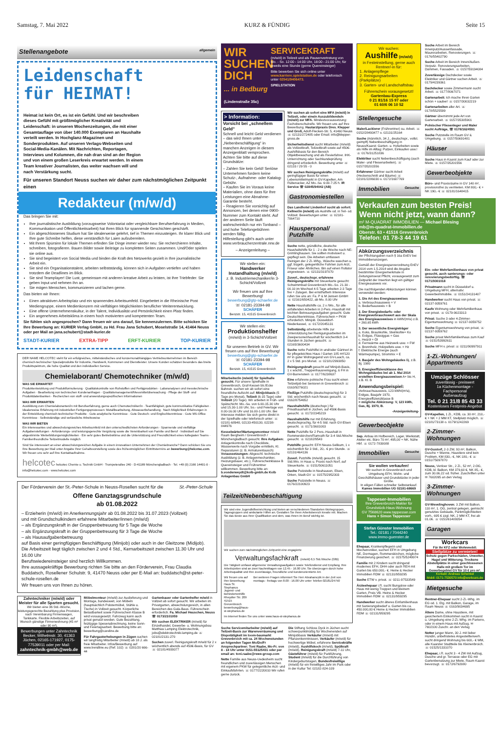Samstag, 7. Mai 2022 KURZ & FÜNDIG Seite 15
Stellenangebote allgemein
Leidenschaft
für HEIMAT!
Heimat ist kein Ort, es ist ein Gefühl. Und wir beschreiben dieses Gefühl mit größtmöglicher Kreativität und Leidenschaft: in unseren Wochenzeitungen, die mit einer Gesamtauflage von über 140.000 Exemplaren an Haushalte verteilt werden. In Hochglanz-Magazinen und Sonderprodukten. Auf unseren Verlags-Webseiten und Social-Media-Kanälen. Mit Nachrichten, Reportagen, Interviews und Kolumnen, die nah dran sind an der Region und von einem großen Leserkreis erwartet werden. In einem Team kreativer Journalisten, das weiter wachsen will und nach Verstärkung sucht.
Für unseren Standort Neuss suchen wir daher zum nächstmöglichen Zeitpunkt einen
Redakteur (m/w/d)
Das bringen Sie mit:
Ihre journalistische Ausbildung (vorzugsweise Volontariat oder vergleichbare Berufserfahrung in Medien, Kommunikation und Öffentlichkeitsarbeit) hat Ihren Blick für spannende Geschichten geschärft.
Ein abgeschlossenes Studium hat Sie idealerweise gelehrt, tief in Themen einzusteigen. Ihr klarer Blick und Ihre gute Schreibe helfen, diese verständlich für Laien aufzubereiten.
Mit Ihrem Spürsinn für lokale Themen erfinden Sie Dinge immer wieder neu: Sie recherchieren Inhalte, schreiben, fotografieren. Bauen Bilder sowie Beiträge zu kompletten Seiten zusammen. Und/Oder spielen sie online aus.
Sie sind begeistert von Social Media und binden die Kraft des Netzwerks gezielt in Ihre journalistische Arbeit ein.
Sie sind ein Organisationstalent, arbeiten selbstständig, können sich in Aufgaben vertiefen und haben trotzdem die Deadlines im Blick.
Sie sind Teamplayer! Die Lust, gemeinsam mit anderen kreative Arbeit zu leisten, ist Ihre Triebfeder. Sie geben Input und nehmen ihn an.
Sie mögen Menschen, kommunizieren und lachen gerne.
Das bieten wir Ihnen:
Einen attraktiven Arbeitsplatz und ein spannendes Arbeitsumfeld. Eingebettet in die Rheinische Post Mediengruppe, einem Medienkonzern mit vielfältigen Möglichkeiten beruflicher Weiterentwicklung.
Eine offene Unternehmenskultur, in der Talent, Individualität und Persönlichkeit einen Platz finden.
Ein angenehmes Arbeitsklima in einem hoch motivierten und kompetenten Team.
Sie fühlen sich angesprochen? Dann freuen wir uns darauf, Sie kennenzulernen. Bitte schicken Sie Ihre Bewerbung an: KURIER Verlag GmbH, zu Hd. Frau Jana Schubert, Moselstraße 14, 41464 Neuss oder per Mail an jana.schubert@stadt-kurier.de
STADT-KURIER EXTRA-TIPP ERFT-KURIER TOP-KURIER
DER NAME HELCOTEC steht für ein erfolgreiches, mittelständisches und konzernunabhängiges Vertriebsunternehmen im Bereich chemisch-technischer Spezialprodukte für Industrie, Handwerk, Kommunen und Dienstleister. Unsere Kunden schätzen besonders das breite Produktspektrum, die hohe Qualität und den individuellen Service.
Chemielaborant/ Chemotechniker (m/w/d)
WAS SIE ERWARTET
Produktentwicklung und Produktformulierung · Qualitätskontrolle von Rohstoffen und Fertigprodukten · Laboranalysen und messtechnische Aufgaben · Bearbeitung von technischen Kundenanfragen · Qualitätsmanagement/Messmittelüberwachung · Pflege der Stoff- und Produktdatenbanken · Recherchen von stoff- und anwendungsspezifischen Informationen
WAS WIR ERWARTEN
Ausbildung zum Chemielaboranten/in mit Berufserfahrung, gerne auch Chemotechniker/in · Teamfähigkeit, gute kommunikative Fähigkeiten · Idealerweise Erfahrung mit industriellen Fertigungsprozessen: Metallbearbeitung, Abwasserbehandlung · Nach Möglichkeit Erfahrungen in der Entwicklung chemisch-technischer Produkte · Gute analytische Kenntnisse · Gute Deutsch- und Englischkenntnisse · Gute MS-Office Kenntnisse · Selbstständige und verlässliche Arbeitsweise
WAS WIR BIETEN
Ein interessantes und abwechslungsreiches Arbeitsumfeld mit den unterschiedlichsten Anforderungen · Spannende und vielfältige Aufgabenstellungen · Anforderungs- und leistungsgerechte Vergütung sowie die Vereinbarkeit von Familie und Beruf · Individuell auf Sie abgestimmte Weiterbildungsmöglichkeiten · Ein sehr gutes Betriebsklima und die Unterstützung und Freundlichkeit eines kollegialen Teams · Familienfreundliche Teilzeitmodelle möglich
Sind Sie interessiert an einer abwechslungsreichen Aufgabe in einem innovativen Unternehmen der Chemiebranche? Dann schicken Sie uns Ihre Bewerbung per Mail unter Angabe Ihrer Gehaltsvorstellung sowie des frühestmöglichen Eintrittstermins an bewerbung@helcotec.com. Wir freuen uns sehr auf Ihre Kontaktaufnahme.
helcotec helcotec Chemie u. Technik GmbH · Trompeterallee 240 · D-41189 Mönchengladbach · Tel. +49 (0) 2166 14401-0 · info@helcotec.com · www.helcotec.com
Der Förderverein der St.-Peter-Schule in Neuss-Rosellen sucht für die St.-Peter-Schule
Offene Ganztagsgrundschule
ab 01.08.2022
– Erzieherin (m/w/d) im Anerkennungsjahr ab 01.08.2022 bis 31.07.2023 (Vollzeit)
und mit Grundschulkindern erfahrene Mitarbeiter/innen (m/w/d)
– als Ergänzungskraft in der Gruppenbetreuung für 5 Tage die Woche
– als Ergänzungskraft in der Gruppenbetreuung für 3 Tage die Woche
– als Hausaufgabenbetreuung
auf Basis einer geringfügigen Beschäftigung (Minijob) oder auch in der Gleitzone (Midijob).
Die Arbeitszeit liegt täglich zwischen 2 und 4 Std., Kernarbeitszeit zwischen 11.30 Uhr und 16.00 Uhr
Berufswiedereinsteiger sind herzlich Willkommen.
Ihre aussagekräftige Bewerbung richten Sie bitte an den Förderverein, Frau Claudia Buddatsch, Rosellener Schulstr. 9, 41470 Neuss oder per E-Mail an: buddatsch@st-peter-schule-rosellen.de
Wir freuen uns von Ihnen zu hören.
Zahntechniker (m/w/d) oder Meister für alle Sparten gesucht.
Wir bieten eine 36 Std.-Woche, leistungsgerechte Bezahlung plus Provision, nach Vereinbarung Firmenwagen, Tankkarte. Flexible Arbeitszeiten, auf Wunsch günstige Firmenwohnung (45 m² oder 90 m²).
Bewerbungen unter Zahntechnik Becker, Wilhelmstr. 30, 41363 Jüchen, 02165-171927, 0175-77539011 oder per Mail:
zahntechnik-gmbh@web.de
Möbelmonteur (m/w/d) zur Auslieferung und Montage, bundesweit, von Möbeln (hauptsächlich Polstermöbel, Stühle u. Tische) in Vollzeit gesucht. Körperliche Belastbarkeit sowie Führerschein Klasse B wird vorausgesetzt. Fahrzeug kann auch privat genutzt werden. Gute Bezahlung, feiztügige Spesenabrechnung, keine Sonn- und Feiertagsarbeit. Bewerbung bitte an: bewerbung@careline.de
Für Fahrgasterhebungen in Zügen suchen wir langfristig Mitarbeiter (m/w/d) ab 18 J. als freie Mitarbeiter. Infos/Bewerbung auf www.trendline.eu (Ref. 102) ☏ 0281/20 666-44
Gartenbauer oder Gartenhelfer m/w/d in Vollzeit ab sofort gesucht. Wir arbeiten im Privatgarten, abwechslungsreich, in allen Bereichen des Gala-Baus. Führerschein erforderlich. Fa. Michael Heuschen, Neuss ☏ 0173/2101059
Wir suchen ELEKTRIKER (m/w/d) für Einzelhandel, Gewerbe- u. Wohnungsbau Matthias Lamping Elektrotechnik, jobs@elektrotechnik-lamping.de ☏ 02181/2131-270
Suchen zuverl. Reinigungskraft m/w/d für 2 x wöchentlich abends auf 450€-Basis, für GV ☏ 02181/4939377
WIR SUCHEN DICH
... in Bedburg
(Lindenstraße 35c)
SERVICEKRAFT
(m/w/d) in Teilzeit und als Pausenvertretung von Mo. - So. 12:00 - 14:00 Uhr, 18:00 - 21:00 Uhr, für jeweils eine Stunde (gerne Quereinsteiger)
Bitte bewerben Sie sich online unter www.karriere.spielstation.de oder telefonisch unter 02541/9406473.
SPIELSTATION
> Information:
Vorsicht bei „schnellem Geld“
Schnell und leicht Geld verdienen – das wird Ihnen unter „Nebenbeschäftigung“ in manchen Anzeigen in diesem Anzeigenblatt versprochen. Achten Sie bitte auf diese Grundsätze:
– Zahlen Sie kein Geld! Seriöse Unternehmen fordern keine Schutz-, Aufnahme- oder Katalog-Gebühr.
– Kaufen Sie im Voraus keine Materialien, ohne dass für Ihre Leistungen eine Abnahme-Garantie besteht.
– Reagieren Sie vorsichtig auf Annoncen, bei denen eine 0900-Nummer zum Kontakt steht. Auf der anderen Seite läuft wahrscheinlich nur ein Tonband – und hohe Telefongebühren werden fällig.
Hilfestellung gibt's auch unter www.verbraucherzentrale.nrw.de
– Anzeigenleitung –
Wir stellen ein:
Handwerker Instandhaltung (m/w/d)
z. B. Industriemechaniker/in 3-Schicht/Vollzeit
Wir freuen uns auf Ihre Bewerbung!
bewerbung@gtp-schaefer.de
☏ 02181-23394-98
SCHÄFER
Benzstr. 15, 41515 Grevenbroich
Wir stellen ein:
Produktionshelfer
(m/w/d) in 3-Schicht/Vollzeit
für unseren Betrieb in GV. Wir freuen uns auf Ihre Bewerbung!
bewerbung@gtp-schaefer.de
☏ 02181-23394-98
SCHÄFER
Benzstr. 15, 41515 Grevenbroich
Mitarbeiter/in (m/w/d) für Spielhalle gesucht. Für unsere Spielhalle in Grevenbroich, Graf-Kessel-Str./Ecke Bahnstr. suchen wir ab sofort eine freundliche Aufsicht auf: Minijobbasis (5 Tage pro Monat), Teilzeit (6-15 Tage) oder Vollzeit (20 Tage). Wir arbeiten in Früh- und Spätschicht: Mo.-Sa. von 6.00-15.30 Uhr und 15.30-1.00 Uhr, So.- und Feiertage von 8.00-16.00 Uhr und 16.00-1.00 Uhr. Bei Interesse melden Sie sich gerne direkt in der Spielhalle oder telefonisch unter: ☏ 02181-68948, 02133-450130, 02238-844976
Kesselwärter/Wartungsmonteur m/w/d Raum Bergheim / Grevenbroich / Mönchengladbach gesucht. Ihre Aufgaben: Anlagenkontrolle nach Checkliste, Wasserwerte nach Vorgabe ermitteln, Kl. Reparaturen (z. B. Armaturentausch) Voraussetzungen: Abgeschl. technische Ausbildung (z. B. Anlagenmechaniker, Heizungsbauer, etc.), Führerscheinklasse B Quereinsteiger und Frührentner willkommen. Bewerbung bitte an: b.vonderweydt@kolb-gmbh.de Kolb Anlagenbau GmbH
Wir suchen ab sofort eine MFA (m/w/d) in Teilzeit, oder eine/n Auszubildende/n (m/w/d) zur MFA. Mindestvoraussetzung: Fachoberschulreife. Wir freuen uns auf Ihre Bewerbung. Hautarztpraxis Dres. Klepper und Groß, Adolf-Flecken-Str. 5, 41460 Neuss ☏ 02131/272485 oder Email: info@klepper-gross.de
Sicherheitsdienst sucht Mitarbeiter (m/w/d) als Vollzeitkraft, Teilzeitkraft sowie auf 450€-Aushilfsbasis für den Bereich Objektbewachung und als Revierfahrer. IHK-Unterrichtung oder Sachkundeprüfung dringend erforderlich. Bewerbung unter ☏ 02133 / 29 55 - 0
Wir suchen Reinigungskräfte (m/w/d) auf geringfügiger Basis für einen Lebensmittelmarkt in GV-Kapellen, Am Rübenacker, AZ Mo.-Sa. 6:00-7:25 h. IR Service ☏ 02845/94042 (AB)
Gastronomiestellen
Das Landhotel Lindenhof sucht ab sofort: Kellner/in (m/w/d) als Aushilfe od. in Teil- od. Vollzeit. Bewerbungen unter: ☏ 02181-7064710
Hauspersonal/ Putzhilfe
Suche nette, gründliche, deutsche Haushaltshilfe für 1 - 2 x die Woche nach NE-Grimlinghausen. Sie sollten motivisiert u. gepflegt sein. Die Arbeiten umfassen Reinigen der 2 Zi.-Whg., Wäsche waschen u. ggf. bügeln, gelegentliche Fahrten zum Arzt, Friseur oder Ähnliches. Bin auf einen Rollator angewiesen. ☏ 02131/3197070
Zuverl., deutschspr. erfahrene Reinigungskräfte mit Steuerkarte gesucht: Schwimmbad Grevenbroich Mo.-So. 21.30 - 00.10 im Wechsel 4-5 Tage arbeiten 2-3 Tage frei + Zulagen. Bei ernsthaftem Interesse rufen Sie uns an: Fa. P & M Jansen GmbH ☏ 02161/650422, ab Mo. 8.00 Uhr
Nette Haushaltshilfe ca. 2 x /Wo., für alle anfallenden Arbeiten in 2-Pers.-Haushalt mit leichten Betreuungsaufgaben gesucht. Gute Deutschkenntnisse, Führerschein + PKW erforderlich. Minijob. Düsseldorf-Niederkassel, ☏ 0172/2045131
Selbständig arbeitende Hilfe zur Unterstützung bei Reinigungsarbeiten im Zweipersonenhaushalt für wöchentlich 3-4 Stunden in Jüchen gesucht. ☏ 02165/3600434
Suche nette Putzhilfe/-in und/oder Gärtner/-in für pflegeleichtes Haus / Garten 185 m²/120 m² in guter Wohngegend von GV-Laach, ca. 2 x 5 Std. pro Monat. ☏ 02181/2993850
Reinigungskraft gesucht auf Minijob-Basis, 1 x wöchtl., Treppenhausreinigung, 6 FH in GV-Barrenstein ☏ 0177/6238637
Eine erfahrene polnische Frau sucht einen Teilzeitjob bei Senioren in Grevenbroich ☏ 0163/9276021
Fleißige Putzhilfe (deutschsprachig) für 3 Std. wöchentlich nach Neuss gesucht. ☏ 0162/8754652
Haushaltshilfe (deutschspr.) für Privathaushalt in Jüchen, auf 450€-Basis gesucht. ☏ 0172/2345219
Haushaltshilfe nur mit Erfahrung, deutschsprachig, für 4-5 Std. nach GV-Elsen gesucht. ☏ 0171/3601003
Nette Putzhilfe für 2 Pers.-Haushalt in Rommerskirchen/Ramrath für 3-4 Std./Woche gesucht. ☏ 02182/9543
Putzhilfe gesucht: EFH Neuss-Selikum, 1 x wöchentlich für 3 Std., 20,- € pro Stunde. ☏ 02131/464136
Zuverl. Putzhilfe (m/w/d) gesucht. 15 Std./Wo. in Haus u. Praxis nach Norf, auf Steuerkarte. ☏ 0151/50611051
Suche Putzstelle in Neuhausen, Elsen, Orken, Stadt-GV ☏ 01575/2952303
Suche Putzstelle in Neuss. ☏ 0176/22100923
Teilzeit/Nebenbeschäftigung
Wir sind eine Jugendhilfeeinrichtung und bieten an verschiedenen Standorten Wohngruppen, Tagesgruppen und ambulante Hilfen an. Gestalten Sie Ihren Arbeitsbereich kreativ mit. Machen Sie das Beste aus Ihrer Qualifikation und dem, was Ihnen im Beruf wichtig ist.
Wir suchen zum nächstmöglichen Zeitpunkt eine engagierte
Verwaltungsfachkraft (m/w/d) 6,5 Std./Woche (GfB)
Die Tätigkeit umfasst allgemeine Verwaltungsaufgaben sowie Telefondienst und Empfang. Ihre Arbeitszeiten sind an zwei Nachmittagen von 12.45 - 16.00 Uhr. Sie überzeugen durch hohe Arbeitsqualität und Ihre zuverlässige, freundliche und kundenorientierte Art.
Wir freuen uns auf Ihre Bewerbung:
Haus St. Stephanus
Jugend- und Behindertenhilfe
Rheydter Str. 209
41515 Grevenbroich
bewerbung@haus-st-stephanus.de
Bei weiteren Fragen informiert Sie Herr Abrahamczik in der Zeit von montags - freitags von 8.00 - 16.00 Uhr unter Telefon 02181/24750
Im Internet finden Sie uns unter www.haus-st-stephanus.de
Suche Servicemitarbeiter (m/w/d) auf Teilzeit-Basis zur Warenverräumung und Dispotätigkeit im toom-baumarkt Grevenbroich mit ca. 24 Wochenstunden an folgenden Tagen Mo/Do/Fr Ansprechpartner: Toni Raabe, Mo-Fr. von 8 - 18 Uhr unter 0151-55125431 oder per email an: toni.raabe@rewe-group.com
Nette Familie aus Neuss-Uedesheim sucht freundlichen und zuverlässigen Menschen mit eigenem PKW für gelegentliche Arzt- und Einkaufsfahrten. ☏ 0177/2220010 Wir rufen gerne zurück.
Die Stiftung Schloss Dyck in Jüchen sucht schwerpunktmäßig für Wochenenden auf Minijobbasis Verkäufer (m/w/d) mit Pflanzenkenntnissen, Verkäufer (m/w/d) für hochwertige Möbel, erfahrene Servicekräfte (m/w/d), Aushilfskoch (m/w/d), Spülkraft (m/w/d), Reinigungskraft (m/w/d) 7-11 Uhr, Gästeführer (m/w/d) für Parkführung, Student (m/w/d) für die Durchführung von Kindergeburtstagen, Bundesfreiwillige (m/w/d) für ein freiwilliges Jahr im Park oder in der Kultur Tel: 02182-824-109
Wir suchen:
Aushilfe (m/w/d)
in Festeinstellung, gerne auch Rentner/-in für:
1. Anlagenpflege
2. Reinigungsarbeiten (Parkplätze)
3. Garten- und Landschaftsbau
Führerschein vorausgesetzt!
Gartenbau-Express
0 21 81/16 15 97 oder
01 60/6 06 10 52
Stellengesuche
Maler/Lackierer (Frührentner) su. Arbeit. ☏ 0152/28493477 o. 02131/25164
Suche (männlich, 34 J., deutschspr., vollst. geimpft) Nebenbeschäftigung in Neuss/Kaarst: Garten- u. Hofarbeiten sowie als Hilfe im Alltag: Putzen, Einkaufen usw.! ☏ 0176/31251836
Elektriker sucht Nebenbeschäftigung (auch Maler- und Fliesenarbeiten). ☏ 0157/35201556
Erfahrener Gärtner sucht Arbeit (Heckenschnitt und Bäume) ☏ 02181/2286030 o. 0172/1607769
Immobilien Gesuche
Verkaufen zum besten Preis! Wenn nicht jetzt, wann dann?
m² M-QUADRAT IMMOBILIEN — Michael Blesing
mb@m-quadrat-immobilien.de
Oberstr. 63 • 41516 Grevenbroich
Telefon: 01 78-3 44 19 61
Abkürzungsverzeichnis
der Pflichtangaben nach § 16a EnEV bei Immobilienanzeigen.
Gemäß der Energiesparverordnung EnEV 2014 vom 1.5.2014 wird die Angabe bestimmter Energiemerkmale in Zeitungsinserat Pflicht, vorausgesetzt zum Zeitpunkt der Insertion liegt ein gültiger Energieausweis vor.
Die nachfolgenden Abkürzungen können verwendet werden:
1. Die Art des Energieausweises
a. Verbrauchsausweis = V
b. Bedarfsausweis = B
2. Der Energiebedarfs- oder Energieverbrauchswert aus der Skala des Energieausweises in kWh/(m²a) z.B. = 260,65 kWh
3. Der wesentliche Energieträger
a. Koks, Braunkohle, Steinkohle= Ko
b. Erdgas, Flüssiggas = Gas
c. Heizöl = Öl
d. Fernwärme aus Heizwerk usw. = FW
e. Brennholz, Holzpellets usw. = Hz
f. Elektrische Energie (auch Wärmepumpe), Strommix = E
4. Baujahr des Wohngebäudes Bj, z.B. Bj. 1980
5. Energieeffizienzklasse des Wohngebäudes bei ab 1. Mai 2014 erstellten Energieausweisen A+ bis H, z.B. Kl. B
Anwendungsbeispiel:
Verbrauchsausweis, 123 kWh/(m²a), Erdgas, Baujahr 1970, Energieeffizienzklasse B
= mögliche Abkürzung: V, 123 kWh, Gas, Bj. 1970, B.
-Anzeigenleitung-
Gewerbeobjekte
Sep. Anbau im Hofbereich, Lager, Werkstatt, Atelier etc. Büro 70 m², 495,00 + NK. Nähe Hbf. ☏ 0172-7830088
Immobilien Gesuche
Sie wollen verkaufen!
Wir suchen in Grevenbroich und Umgebung EFH, Wohn- und Geschäftshäuser und Grundstücke in jeder Größe.
In eiligen Fällen schneller Selbstankauf.
Kames Immobilien UG 02181-68669
Tappeser-Immobilien
Ihre Grevenbroich-Makler für Grundstück-Haus-Wohnung
GV 7568620 www.tappesser.com
Hans + Simon Tappesser
Stefan Günster Immobilien
Tel.: 02181 / 7044240
www.immo-guenster.de
Ehepaar, Krankenpflegerin und Mechatroniker, suchen EFH in Umgebung NE, Dormagen, Rommerskirchen, mögliche Finanzierung gesichert. ☏ 01575/5249974
Familie mit 2 Kindern sucht dringend modernes EFH, DHH oder auch REH mit Garten bis 650.000,- €. Heine & Hecker Immobilien RDM ☏ 02131/959295
Suche ETW v. privat. ☏ 0211-97533549
Ärzteehepaar i.R. sucht Bungalow oder Haus mit wenig Treppen und kleinem Garten, Preis VB. Heine & Hecker Immobilien RDM ☏ 02131/959295
Handwerker sucht älteres Einfamilienhaus mit Sanierungsbedarf u. Garten bis ca. 450.000,00 € Heine & Hecker Immobilien RDM ☏ 02131/959295
Suche Arbeit im Bereich Innenputz/Aussenfassade, Maurerarbeiten, Renovierungen. ☏ 0176/55402790
Suche Arbeit im Bereich Innen/Außen-Verputz- Renovierungsarbeiten, Dämmen, Fassaden. ☏ 0157/59194084
Zuverlässige Dachdecker sowie Elektriker und Gärtner suchen Arbeit. ☏ 0179/4239361
Dachdecker sowie Zimmermann sucht Arbeit. ☏ 0177/8067071
Gartenarbeit: Ich mache Ihren Garten schön + sauber! ☏ 0157/30032219
Gartenarbeiten aller Art. ☏ 0178/5525599
Gärtner übernimmt jede Art von Gartenarbeit. ☏ 0157/35305901
Polnischer Fliesenleger und Maler sucht Aufträge, ☏ 0178/1624591
Suche Putzstelle im Raum GV & Umgebung. ☏ 0157/50691481
Häuser
Suche Haus in Kaarst zum Kauf oder zur Miete. ☏ 0157/35201556
Gewerbeobjekte
Büro- und Praxisräume in GV 140 m², provisionsfrei zu vermieten. KM 800,- € + NK 190,- € ☏ 02181/1648415
Ein- oder Mehrfamilienhaus von privat gesucht, auch sanierungs- oder renovierungsbedürftig. ☏ 0171/9301018
Privatmann sucht in Düsseldorf u. Umgebung MFH, alternativ: Gewerbeimmobilie. ☏ 0151/24131407
Handwerker sucht Haus von privat. ☏ 02137-9359761
Kaufe Wohnung oder Mehrfamilienhaus von privat. ☏ 0179-9023313
Privat: Suche 3 oder 4-Zimmer-Eigentumswohnung ☏ 02137-9359752
Suche Eigentumswohnung von privat, ☏ 02137-9359762
Suche privat Mehrfamilienhaus zum Kauf ☏ 0151/53992611
Suche MFH v. privat ☏ 0211/90997911
1-Zi.-Wohnungen/ Appartments
Umzüge Schlösser
zuverlässig - preiswert
1a Küchenmontage - Fachpersonal
Außenaufzug
Tel. 0 21 31/8 85 43 33
Kostenloses Festpreis-Angebot
GV-Kapellen, 1 Zi., KDB, ca. 30 m², 210,- € + NK + 2 MM KT, Stellplatz möglich. ☏ 02181/73138 o. 0179/1242269
2-Zimmer-Wohnungen
GV-Gustorf, 2-3 ZW, 93 m², Balkon, Dusche + Wanne, Haustiere sind kein Problem, KM 830,- €, NK 180,- € ☏ 0151/75097870
Neuss, Venloer Str., 2 Zi., 52 m², 2.OG, KDB, kl. Balkon, KM 379,60 €, NK 85,- €, zum 30.06.22 od. früher. Zuschriften unter ✉ 7602095 an den Verlag
3-Zimmer-Wohnungen
GV-Wevelinghoven: 3 ZW mit Balkon, 110 m², 1. OG, zentral gelegen, gemischt genutztes Gebäude, Parkmöglichkeiten vorh., 695 € zzgl. NK, 2 MM KT, frei ab 01.06. ☏ 0151/61409354
Garagen
Workcars
Für Ihr KFZ oder Wohnmobil:
Stellplätze zu vermieten!
Schutz gegen Parkschäden, Unwetter, Hagel und Witterung. Trockene Abstellplätze in einer geschlossenen Halle mit großem Tor im Gewerbegebiet GV für 10 € pro m².
Kontakt: Andreas Schenkel
Mobil: 0171-7530570 info@workcars.de
Mietgesuche
Rentner-Ehepaar sucht 2-Zi.-Whg. im EG od. 1. Etg. mit Balkon, Garage, im Raum Neuss ☏ 0163/9034695
Ältere Dame, ohne Haustiere, mit gesichertem Einkommen sucht in Kaarst u. Umgebung eine 2-Zi.-Whg. im Parterre, oder in einem Haus mit Aufzug. ✉ 7602100 Zuschr. an den Verlag
Netter junger Mann, 30 J. mit lieber Hündin, unbefristetes Angestelltenverh. sucht dringend Wohnung bis 600,- € WM, alle Kaarster Stadtteile bis Kleinenbroich. ☏ 01525/1331070
Ehepaar, i.R. sucht 3 - 4 ZW mit Aufzug, Dusche und gr. Terrasse oder EG mit Gartenbenutzung zur Miete, Raum Kaarst bevorzugt. ☏ 0172/6792080